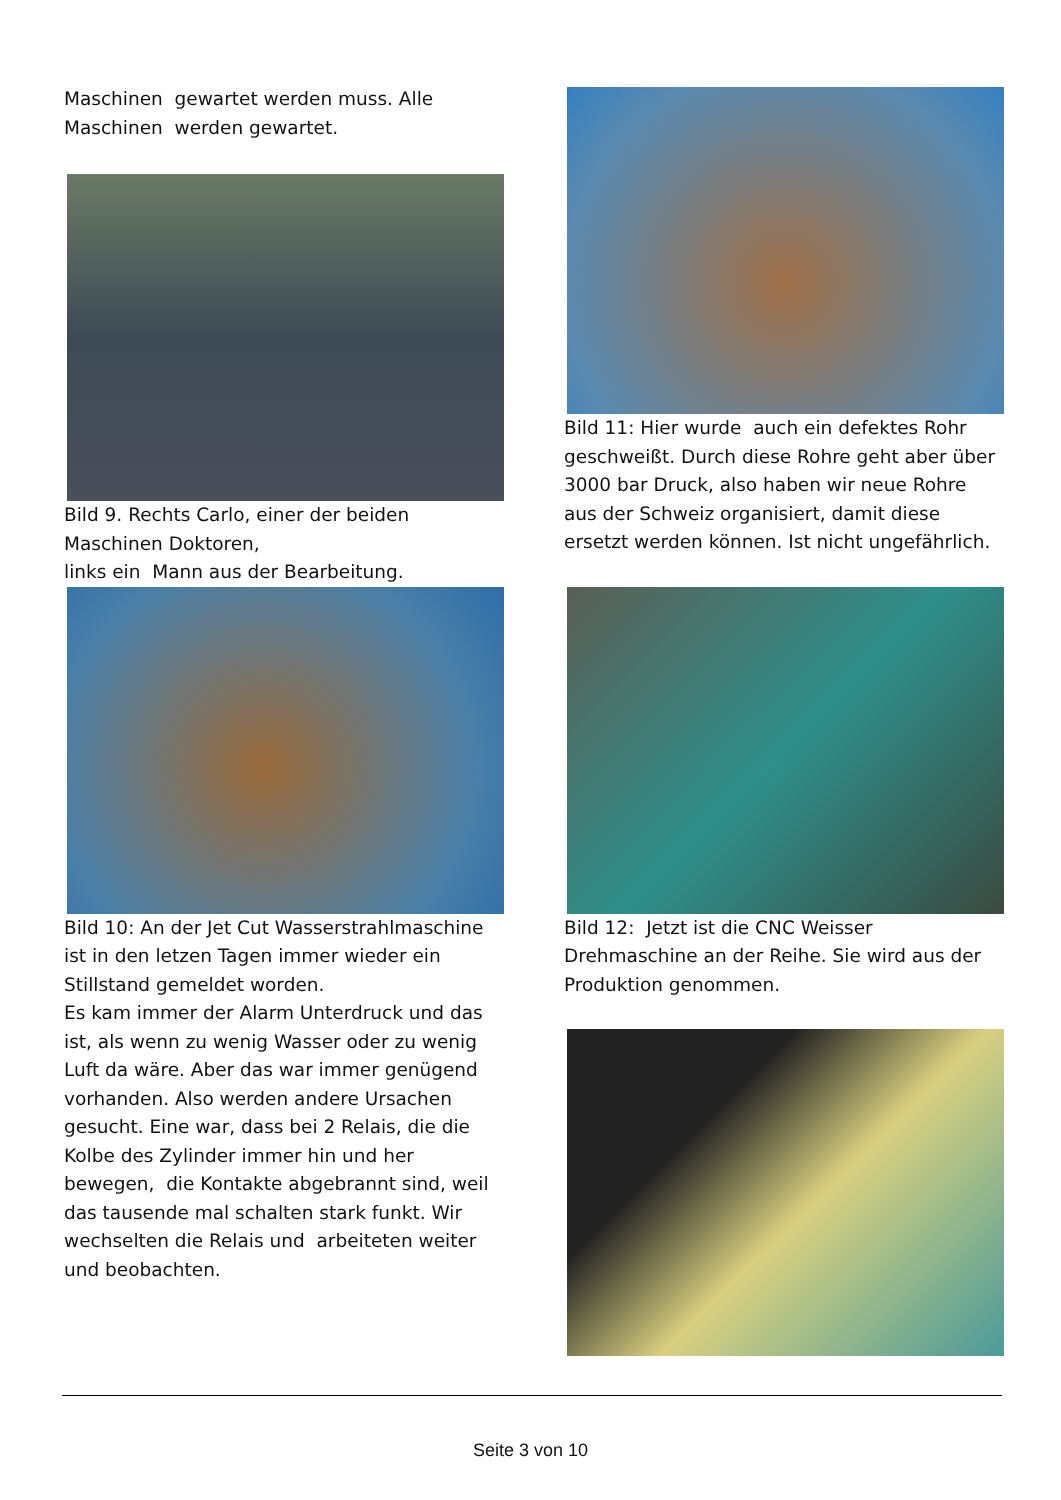Maschinen gewartet werden muss. Alle Maschinen werden gewartet.
Bild 9. Rechts Carlo, einer der beiden Maschinen Doktoren,
links ein Mann aus der Bearbeitung.
Bild 10: An der Jet Cut Wasserstrahlmaschine ist in den letzen Tagen immer wieder ein Stillstand gemeldet worden.
Es kam immer der Alarm Unterdruck und das ist, als wenn zu wenig Wasser oder zu wenig Luft da wäre. Aber das war immer genügend vorhanden. Also werden andere Ursachen gesucht. Eine war, dass bei 2 Relais, die die Kolbe des Zylinder immer hin und her bewegen, die Kontakte abgebrannt sind, weil das tausende mal schalten stark funkt. Wir wechselten die Relais und arbeiteten weiter und beobachten.
Bild 11: Hier wurde auch ein defektes Rohr geschweißt. Durch diese Rohre geht aber über 3000 bar Druck, also haben wir neue Rohre aus der Schweiz organisiert, damit diese ersetzt werden können. Ist nicht ungefährlich.
Bild 12: Jetzt ist die CNC Weisser Drehmaschine an der Reihe. Sie wird aus der Produktion genommen.
Seite 3 von 10